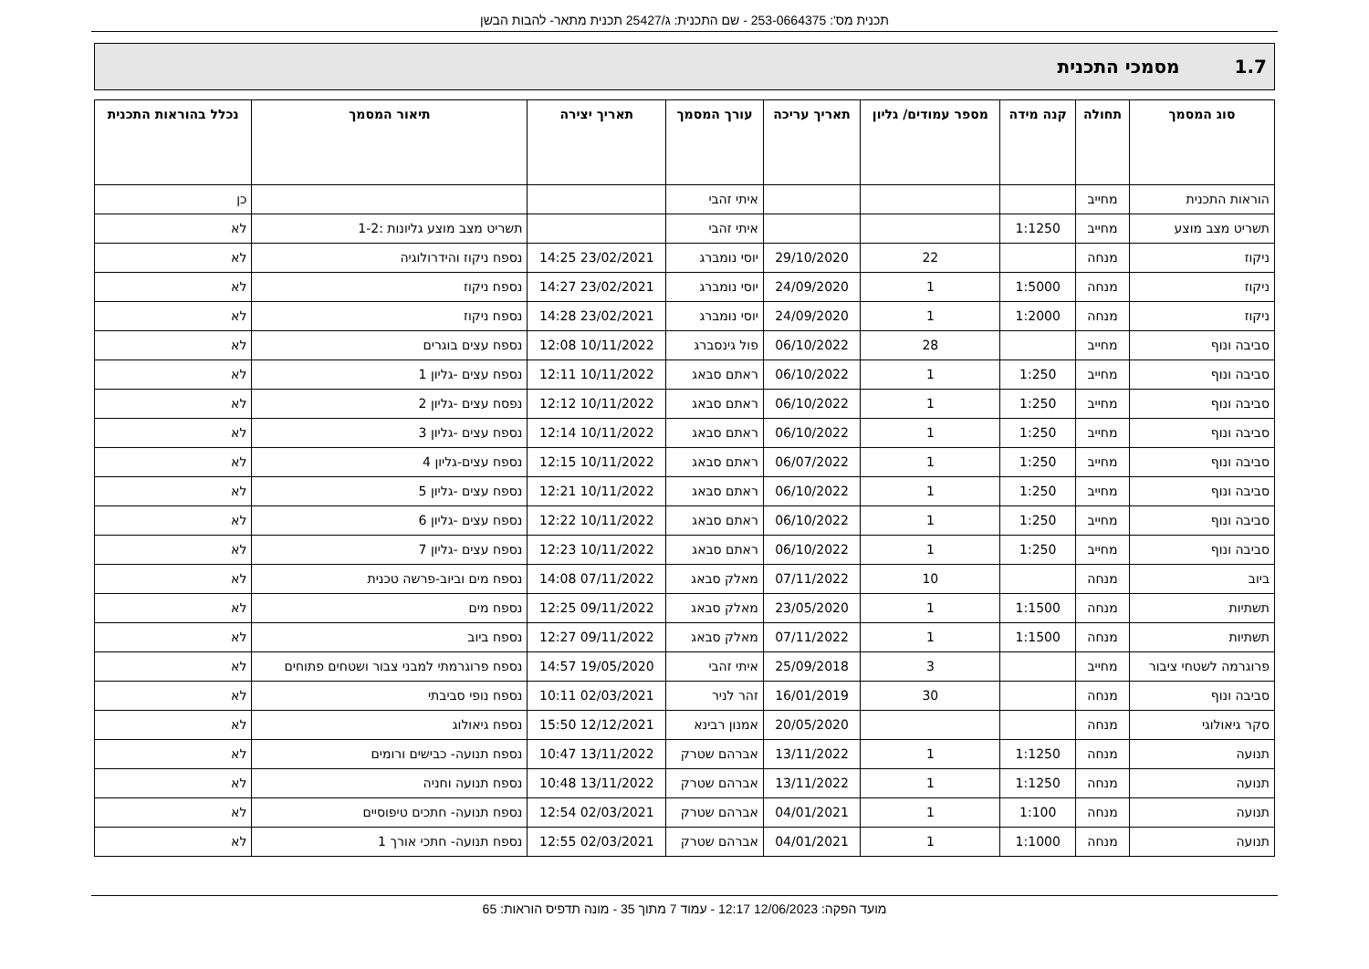תכנית מס': 253-0664375 - שם התכנית: ג/25427 תכנית מתאר- להבות הבשן
1.7 מסמכי התכנית
| סוג המסמך | תחולה | קנה מידה | מספר עמודים/ גליון | תאריך עריכה | עורך המסמך | תאריך יצירה | תיאור המסמך | נכלל בהוראות התכנית |
| --- | --- | --- | --- | --- | --- | --- | --- | --- |
| הוראות התכנית | מחייב | | | | איתי זהבי | | | כן |
| תשריט מצב מוצע | מחייב | 1:1250 | | | איתי זהבי | | תשריט מצב מוצע גליונות :1-2 | לא |
| ניקוז | מנחה | | 22 | 29/10/2020 | יוסי נומברג | 23/02/2021 14:25 | נספח ניקוז והידרולוגיה | לא |
| ניקוז | מנחה | 1:5000 | 1 | 24/09/2020 | יוסי נומברג | 23/02/2021 14:27 | נספח ניקוז | לא |
| ניקוז | מנחה | 1:2000 | 1 | 24/09/2020 | יוסי נומברג | 23/02/2021 14:28 | נספח ניקוז | לא |
| סביבה ונוף | מחייב | | 28 | 06/10/2022 | פול גינסברג | 10/11/2022 12:08 | נספח עצים בוגרים | לא |
| סביבה ונוף | מחייב | 1:250 | 1 | 06/10/2022 | ראתם סבאג | 10/11/2022 12:11 | נספח עצים -גליון 1 | לא |
| סביבה ונוף | מחייב | 1:250 | 1 | 06/10/2022 | ראתם סבאג | 10/11/2022 12:12 | נפסח עצים -גליון 2 | לא |
| סביבה ונוף | מחייב | 1:250 | 1 | 06/10/2022 | ראתם סבאג | 10/11/2022 12:14 | נספח עצים -גליון 3 | לא |
| סביבה ונוף | מחייב | 1:250 | 1 | 06/07/2022 | ראתם סבאג | 10/11/2022 12:15 | נספח עצים-גליון 4 | לא |
| סביבה ונוף | מחייב | 1:250 | 1 | 06/10/2022 | ראתם סבאג | 10/11/2022 12:21 | נספח עצים -גליון 5 | לא |
| סביבה ונוף | מחייב | 1:250 | 1 | 06/10/2022 | ראתם סבאג | 10/11/2022 12:22 | נספח עצים -גליון 6 | לא |
| סביבה ונוף | מחייב | 1:250 | 1 | 06/10/2022 | ראתם סבאג | 10/11/2022 12:23 | נספח עצים -גליון 7 | לא |
| ביוב | מנחה | | 10 | 07/11/2022 | מאלק סבאג | 07/11/2022 14:08 | נספח מים וביוב-פרשה טכנית | לא |
| תשתיות | מנחה | 1:1500 | 1 | 23/05/2020 | מאלק סבאג | 09/11/2022 12:25 | נספח מים | לא |
| תשתיות | מנחה | 1:1500 | 1 | 07/11/2022 | מאלק סבאג | 09/11/2022 12:27 | נספח ביוב | לא |
| פרוגרמה לשטחי ציבור | מחייב | | 3 | 25/09/2018 | איתי זהבי | 19/05/2020 14:57 | נספח פרוגרמתי למבני צבור ושטחים פתוחים | לא |
| סביבה ונוף | מנחה | | 30 | 16/01/2019 | זהר לניר | 02/03/2021 10:11 | נספח נופי סביבתי | לא |
| סקר גיאולוגי | מנחה | | | 20/05/2020 | אמנון רבינא | 12/12/2021 15:50 | נספח גיאולוג | לא |
| תנועה | מנחה | 1:1250 | 1 | 13/11/2022 | אברהם שטרק | 13/11/2022 10:47 | נספח תנועה- כבישים ורומים | לא |
| תנועה | מנחה | 1:1250 | 1 | 13/11/2022 | אברהם שטרק | 13/11/2022 10:48 | נספח תנועה וחניה | לא |
| תנועה | מנחה | 1:100 | 1 | 04/01/2021 | אברהם שטרק | 02/03/2021 12:54 | נספח תנועה- חתכים טיפוסיים | לא |
| תנועה | מנחה | 1:1000 | 1 | 04/01/2021 | אברהם שטרק | 02/03/2021 12:55 | נספח תנועה- חתכי אורך 1 | לא |
מועד הפקה: 12/06/2023 12:17 - עמוד 7 מתוך 35 - מונה תדפיס הוראות: 65